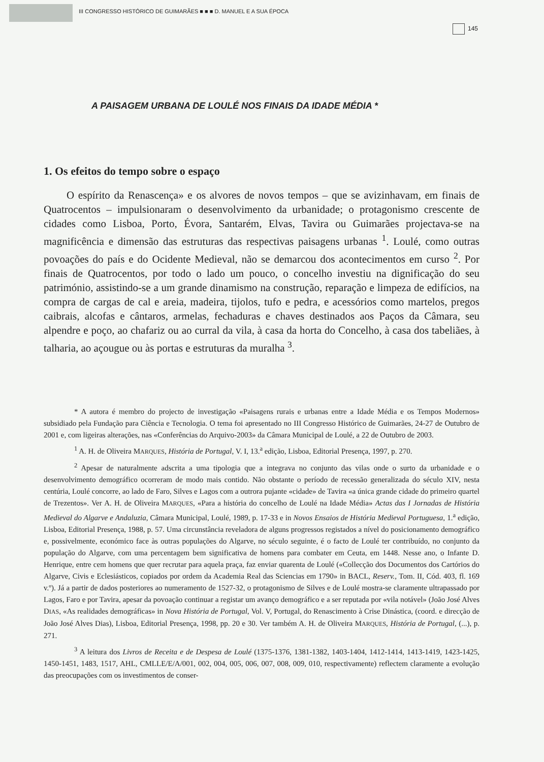III CONGRESSO HISTÓRICO DE GUIMARÃES ■ ■ ■ D. MANUEL E A SUA ÉPOCA
145
A PAISAGEM URBANA DE LOULÉ NOS FINAIS DA IDADE MÉDIA *
1. Os efeitos do tempo sobre o espaço
O espírito da Renascença» e os alvores de novos tempos – que se avizinhavam, em finais de Quatrocentos – impulsionaram o desenvolvimento da urbanidade; o protagonismo crescente de cidades como Lisboa, Porto, Évora, Santarém, Elvas, Tavira ou Guimarães projectava-se na magnificência e dimensão das estruturas das respectivas paisagens urbanas <sup>1</sup>. Loulé, como outras povoações do país e do Ocidente Medieval, não se demarcou dos acontecimentos em curso <sup>2</sup>. Por finais de Quatrocentos, por todo o lado um pouco, o concelho investiu na dignificação do seu património, assistindo-se a um grande dinamismo na construção, reparação e limpeza de edifícios, na compra de cargas de cal e areia, madeira, tijolos, tufo e pedra, e acessórios como martelos, pregos caibrais, alcofas e cântaros, armelas, fechaduras e chaves destinados aos Paços da Câmara, seu alpendre e poço, ao chafariz ou ao curral da vila, à casa da horta do Concelho, à casa dos tabeliães, à talharia, ao açougue ou às portas e estruturas da muralha <sup>3</sup>.
* A autora é membro do projecto de investigação «Paisagens rurais e urbanas entre a Idade Média e os Tempos Modernos» subsidiado pela Fundação para Ciência e Tecnologia. O tema foi apresentado no III Congresso Histórico de Guimarães, 24-27 de Outubro de 2001 e, com ligeiras alterações, nas «Conferências do Arquivo-2003» da Câmara Municipal de Loulé, a 22 de Outubro de 2003.
<sup>1</sup> A. H. de Oliveira MARQUES, História de Portugal, V. I, 13.<sup>a</sup> edição, Lisboa, Editorial Presença, 1997, p. 270.
<sup>2</sup> Apesar de naturalmente adscrita a uma tipologia que a integrava no conjunto das vilas onde o surto da urbanidade e o desenvolvimento demográfico ocorreram de modo mais contido. Não obstante o período de recessão generalizada do século XIV, nesta centúria, Loulé concorre, ao lado de Faro, Silves e Lagos com a outrora pujante «cidade» de Tavira «a única grande cidade do primeiro quartel de Trezentos». Ver A. H. de Oliveira MARQUES, «Para a história do concelho de Loulé na Idade Média» Actas das I Jornadas de História Medieval do Algarve e Andaluzia, Câmara Municipal, Loulé, 1989, p. 17-33 e in Novos Ensaios de História Medieval Portuguesa, 1.<sup>a</sup> edição, Lisboa, Editorial Presença, 1988, p. 57. Uma circunstância reveladora de alguns progressos registados a nível do posicionamento demográfico e, possivelmente, económico face às outras populações do Algarve, no século seguinte, é o facto de Loulé ter contribuído, no conjunto da população do Algarve, com uma percentagem bem significativa de homens para combater em Ceuta, em 1448. Nesse ano, o Infante D. Henrique, entre cem homens que quer recrutar para aquela praça, faz enviar quarenta de Loulé («Collecção dos Documentos dos Cartórios do Algarve, Civis e Eclesiásticos, copiados por ordem da Academia Real das Sciencias em 1790» in BACL, Reserv., Tom. II, Cód. 403, fl. 169 v.º). Já a partir de dados posteriores ao numeramento de 1527-32, o protagonismo de Silves e de Loulé mostra-se claramente ultrapassado por Lagos, Faro e por Tavira, apesar da povoação continuar a registar um avanço demográfico e a ser reputada por «vila notável» (João José Alves DIAS, «As realidades demográficas» in Nova História de Portugal, Vol. V, Portugal, do Renascimento à Crise Dinástica, (coord. e direcção de João José Alves Dias), Lisboa, Editorial Presença, 1998, pp. 20 e 30. Ver também A. H. de Oliveira MARQUES, História de Portugal, (...), p. 271.
<sup>3</sup> A leitura dos Livros de Receita e de Despesa de Loulé (1375-1376, 1381-1382, 1403-1404, 1412-1414, 1413-1419, 1423-1425, 1450-1451, 1483, 1517, AHL, CMLLE/E/A/001, 002, 004, 005, 006, 007, 008, 009, 010, respectivamente) reflectem claramente a evolução das preocupações com os investimentos de conser-